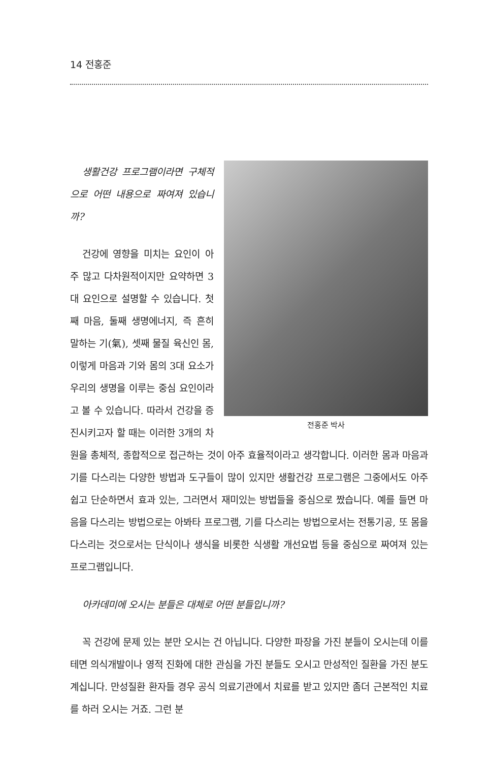14 전홍준
전홍준 박사
생활건강 프로그램이라면 구체적으로 어떤 내용으로 짜여져 있습니까?
건강에 영향을 미치는 요인이 아주 많고 다차원적이지만 요약하면 3대 요인으로 설명할 수 있습니다. 첫째 마음, 둘째 생명에너지, 즉 흔히 말하는 기(氣), 셋째 물질 육신인 몸, 이렇게 마음과 기와 몸의 3대 요소가 우리의 생명을 이루는 중심 요인이라고 볼 수 있습니다. 따라서 건강을 증진시키고자 할 때는 이러한 3개의 차원을 총체적, 종합적으로 접근하는 것이 아주 효율적이라고 생각합니다. 이러한 몸과 마음과 기를 다스리는 다양한 방법과 도구들이 많이 있지만 생활건강 프로그램은 그중에서도 아주 쉽고 단순하면서 효과 있는, 그러면서 재미있는 방법들을 중심으로 짰습니다. 예를 들면 마음을 다스리는 방법으로는 아봐타 프로그램, 기를 다스리는 방법으로서는 전통기공, 또 몸을 다스리는 것으로서는 단식이나 생식을 비롯한 식생활 개선요법 등을 중심으로 짜여져 있는 프로그램입니다.
아카데미에 오시는 분들은 대체로 어떤 분들입니까?
꼭 건강에 문제 있는 분만 오시는 건 아닙니다. 다양한 파장을 가진 분들이 오시는데 이를 테면 의식개발이나 영적 진화에 대한 관심을 가진 분들도 오시고 만성적인 질환을 가진 분도 계십니다. 만성질환 환자들 경우 공식 의료기관에서 치료를 받고 있지만 좀더 근본적인 치료를 하러 오시는 거죠. 그런 분